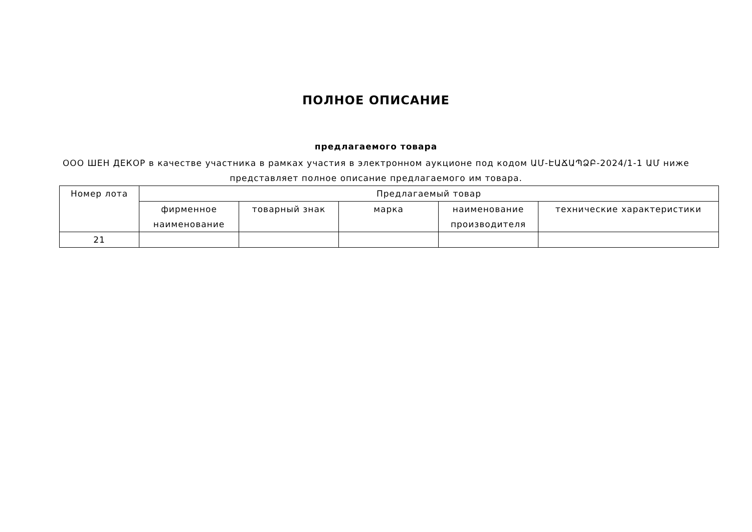ПОЛНОЕ ОПИСАНИЕ
предлагаемого товара
ООО ШЕН ДЕКОР в качестве участника в рамках участия в электронном аукционе под кодом ԱՄ-ԷԱՃԱՊՁԲ-2024/1-1 ԱՄ ниже представляет полное описание предлагаемого им товара.
| Номер лота | Предлагаемый товар | | | | |
| --- | --- | --- | --- | --- | --- |
| | фирменное наименование | товарный знак | марка | наименование производителя | технические характеристики |
| 21 | | | | | |